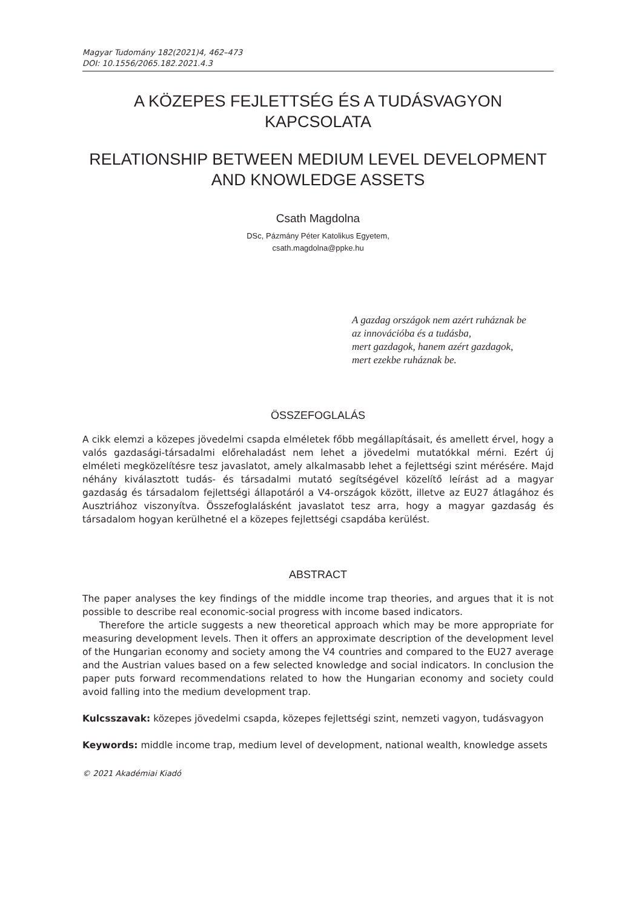Magyar Tudomány 182(2021)4, 462–473
DOI: 10.1556/2065.182.2021.4.3
A KÖZEPES FEJLETTSÉG ÉS A TUDÁSVAGYON KAPCSOLATA
RELATIONSHIP BETWEEN MEDIUM LEVEL DEVELOPMENT
AND KNOWLEDGE ASSETS
Csath Magdolna
DSc, Pázmány Péter Katolikus Egyetem,
csath.magdolna@ppke.hu
A gazdag országok nem azért ruháznak be
az innovációba és a tudásba,
mert gazdagok, hanem azért gazdagok,
mert ezekbe ruháznak be.
ÖSSZEFOGLALÁS
A cikk elemzi a közepes jövedelmi csapda elméletek főbb megállapításait, és amellett érvel, hogy a valós gazdasági-társadalmi előrehaladást nem lehet a jövedelmi mutatókkal mérni. Ezért új elméleti megközelítésre tesz javaslatot, amely alkalmasabb lehet a fejlettségi szint mérésére. Majd néhány kiválasztott tudás- és társadalmi mutató segítségével közelítő leírást ad a magyar gazdaság és társadalom fejlettségi állapotáról a V4-országok között, illetve az EU27 átlagához és Ausztriához viszonyítva. Összefoglalásként javaslatot tesz arra, hogy a magyar gazdaság és társadalom hogyan kerülhetné el a közepes fejlettségi csapdába kerülést.
ABSTRACT
The paper analyses the key findings of the middle income trap theories, and argues that it is not possible to describe real economic-social progress with income based indicators.
Therefore the article suggests a new theoretical approach which may be more appropriate for measuring development levels. Then it offers an approximate description of the development level of the Hungarian economy and society among the V4 countries and compared to the EU27 average and the Austrian values based on a few selected knowledge and social indicators. In conclusion the paper puts forward recommendations related to how the Hungarian economy and society could avoid falling into the medium development trap.
Kulcsszavak: közepes jövedelmi csapda, közepes fejlettségi szint, nemzeti vagyon, tudásvagyon
Keywords: middle income trap, medium level of development, national wealth, knowledge assets
© 2021 Akadémiai Kiadó